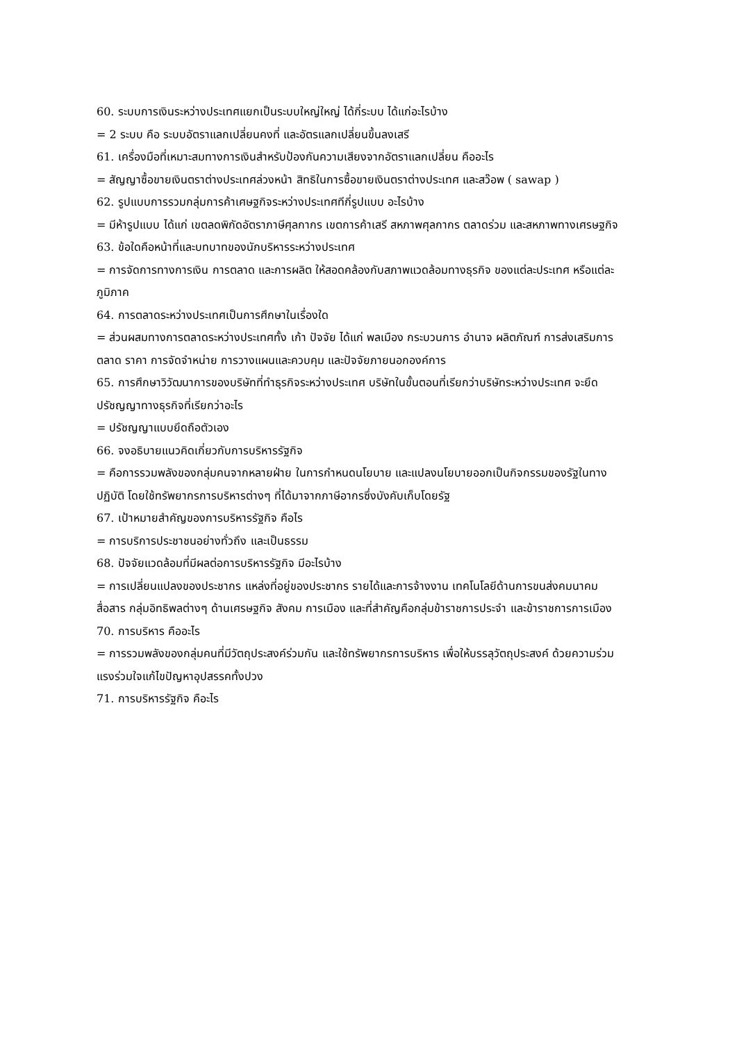60. ระบบการเงินระหว่างประเทศแยกเป็นระบบใหญ่ใหญ่ ได้กี่ระบบ ได้แก่อะไรบ้าง
= 2 ระบบ คือ ระบบอัตราแลกเปลี่ยนคงที่ และอัตรแลกเปลี่ยนขึ้นลงเสรี
61. เครื่องมือที่เหมาะสมทางการเงินสำหรับป้องกันความเสียงจากอัตราแลกเปลี่ยน คืออะไร
= สัญญาซื้อขายเงินตราต่างประเทศล่วงหน้า สิทธิในการซื้อขายเงินตราต่างประเทศ และสว๊อพ ( sawap )
62. รูปแบบการรวมกลุ่มการค้าเศษฐกิจระหว่างประเทศทีกี่รูปแบบ อะไรบ้าง
= มีห้ารูปแบบ ได้แก่ เขตลดพิกัดอัตราภาษีศุลกากร เขตการค้าเสรี สหภาพศุลกากร ตลาดร่วม และสหภาพทางเศรษฐกิจ
63. ข้อใดคือหน้าที่และบทบาทของนักบริหารระหว่างประเทศ
= การจัดการทางการเงิน การตลาด และการผลิต ให้สอดคล้องกับสภาพแวดล้อมทางธุรกิจ ของแต่ละประเทศ หรือแต่ละภูมิภาค
64. การตลาดระหว่างประเทศเป็นการศึกษาในเรื่องใด
= ส่วนผสมทางการตลาดระหว่างประเทศทั้ง เก้า ปัจจัย ได้แก่ พลเมือง กระบวนการ อำนาจ ผลิตภัณฑ์ การส่งเสริมการตลาด ราคา การจัดจำหน่าย การวางแผนและควบคุม และปัจจัยภายนอกองค์การ
65. การศึกษาวิวัฒนาการของบริษัทที่ทำธุรกิจระหว่างประเทศ บริษัทในขั้นตอนที่เรียกว่าบริษัทระหว่างประเทศ จะยึดปรัชญญาทางธุรกิจที่เรียกว่าอะไร
= ปรัชญญาแบบยึดถือตัวเอง
66. จงอธิบายแนวคิดเกี่ยวกับการบริหารรัฐกิจ
= คือการรวมพลังของกลุ่มคนจากหลายฝ่าย ในการกำหนดนโยบาย และแปลงนโยบายออกเป็นกิจกรรมของรัฐในทางปฏิบัติ โดยใช้ทรัพยากรการบริหารต่างๆ ที่ได้มาจากภาษีอากรซึ่งบังคับเก็บโดยรัฐ
67. เป้าหมายสำคัญของการบริหารรัฐกิจ คือไร
= การบริการประชาชนอย่างทั่วถึง และเป็นธรรม
68. ปัจจัยแวดล้อมที่มีผลต่อการบริหารรัฐกิจ มีอะไรบ้าง
= การเปลี่ยนแปลงของประชากร แหล่งที่อยู่ของประชากร รายได้และการจ้างงาน เทคโนโลยีด้านการขนส่งคมนาคมสื่อสาร กลุ่มอิทธิพลต่างๆ ด้านเศรษฐกิจ สังคม การเมือง และที่สำคัญคือกลุ่มข้าราชการประจำ และข้าราชการการเมือง
70. การบริหาร คืออะไร
= การรวมพลังของกลุ่มคนที่มีวัตถุประสงค์ร่วมกัน และใช้ทรัพยากรการบริหาร เพื่อให้บรรลุวัตถุประสงค์ ด้วยความร่วมแรงร่วมใจแก้ไขปัญหาอุปสรรคทั้งปวง
71. การบริหารรัฐกิจ คือะไร